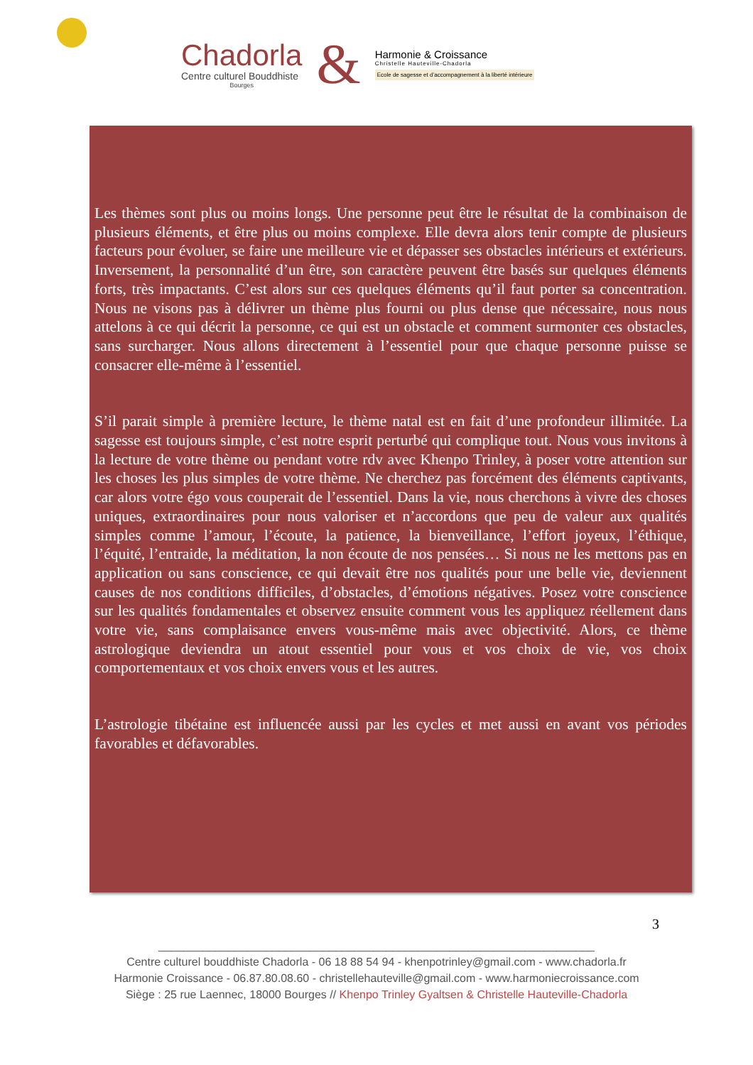Chadorla
Centre culturel Bouddhiste
Bourges
&
Harmonie & Croissance
Christelle Hauteville-Chadorla
Ecole de sagesse et d’accompagnement à la liberté intérieure
Les thèmes sont plus ou moins longs. Une personne peut être le résultat de la combinaison de plusieurs éléments, et être plus ou moins complexe. Elle devra alors tenir compte de plusieurs facteurs pour évoluer, se faire une meilleure vie et dépasser ses obstacles intérieurs et extérieurs. Inversement, la personnalité d’un être, son caractère peuvent être basés sur quelques éléments forts, très impactants. C’est alors sur ces quelques éléments qu’il faut porter sa concentration. Nous ne visons pas à délivrer un thème plus fourni ou plus dense que nécessaire, nous nous attelons à ce qui décrit la personne, ce qui est un obstacle et comment surmonter ces obstacles, sans surcharger. Nous allons directement à l’essentiel pour que chaque personne puisse se consacrer elle-même à l’essentiel.
S’il parait simple à première lecture, le thème natal est en fait d’une profondeur illimitée. La sagesse est toujours simple, c’est notre esprit perturbé qui complique tout. Nous vous invitons à la lecture de votre thème ou pendant votre rdv avec Khenpo Trinley, à poser votre attention sur les choses les plus simples de votre thème. Ne cherchez pas forcément des éléments captivants, car alors votre égo vous couperait de l’essentiel. Dans la vie, nous cherchons à vivre des choses uniques, extraordinaires pour nous valoriser et n’accordons que peu de valeur aux qualités simples comme l’amour, l’écoute, la patience, la bienveillance, l’effort joyeux, l’éthique, l’équité, l’entraide, la méditation, la non écoute de nos pensées… Si nous ne les mettons pas en application ou sans conscience, ce qui devait être nos qualités pour une belle vie, deviennent causes de nos conditions difficiles, d’obstacles, d’émotions négatives. Posez votre conscience sur les qualités fondamentales et observez ensuite comment vous les appliquez réellement dans votre vie, sans complaisance envers vous-même mais avec objectivité. Alors, ce thème astrologique deviendra un atout essentiel pour vous et vos choix de vie, vos choix comportementaux et vos choix envers vous et les autres.
L’astrologie tibétaine est influencée aussi par les cycles et met aussi en avant vos périodes favorables et défavorables.
3
_____________________________________________________________________
Centre culturel bouddhiste Chadorla - 06 18 88 54 94 - khenpotrinley@gmail.com - www.chadorla.fr
Harmonie Croissance - 06.87.80.08.60 - christellehauteville@gmail.com - www.harmoniecroissance.com
Siège : 25 rue Laennec, 18000 Bourges // Khenpo Trinley Gyaltsen & Christelle Hauteville-Chadorla